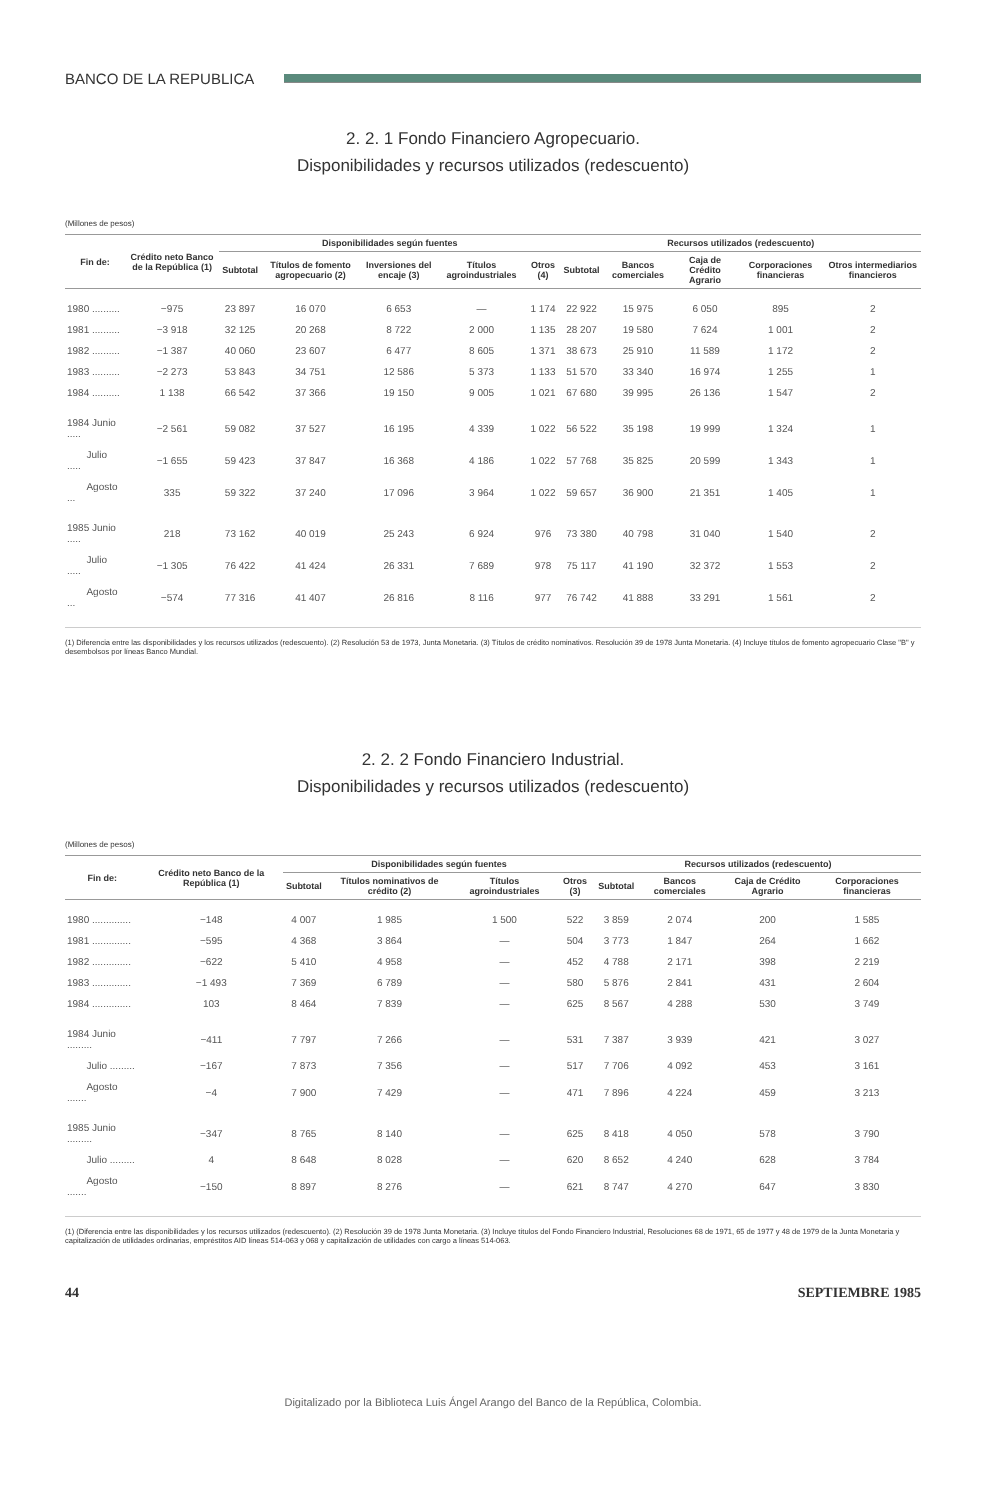BANCO DE LA REPUBLICA
2. 2. 1 Fondo Financiero Agropecuario.
Disponibilidades y recursos utilizados (redescuento)
(Millones de pesos)
| Fin de: | Crédito neto Banco de la República (1) | Disponibilidades según fuentes | | | | | Recursos utilizados (redescuento) | | | | |
| --- | --- | --- | --- | --- | --- | --- | --- | --- | --- | --- | --- |
| | | Subtotal | Títulos de fomento agropecuario (2) | Inversiones del encaje (3) | Títulos agroindustriales | Otros (4) | Subtotal | Bancos comerciales | Caja de Crédito Agrario | Corporaciones financieras | Otros intermediarios financieros |
| 1980 .......... | −975 | 23 897 | 16 070 | 6 653 | — | 1 174 | 22 922 | 15 975 | 6 050 | 895 | 2 |
| 1981 .......... | −3 918 | 32 125 | 20 268 | 8 722 | 2 000 | 1 135 | 28 207 | 19 580 | 7 624 | 1 001 | 2 |
| 1982 .......... | −1 387 | 40 060 | 23 607 | 6 477 | 8 605 | 1 371 | 38 673 | 25 910 | 11 589 | 1 172 | 2 |
| 1983 .......... | −2 273 | 53 843 | 34 751 | 12 586 | 5 373 | 1 133 | 51 570 | 33 340 | 16 974 | 1 255 | 1 |
| 1984 .......... | 1 138 | 66 542 | 37 366 | 19 150 | 9 005 | 1 021 | 67 680 | 39 995 | 26 136 | 1 547 | 2 |
| 1984 Junio ..... | −2 561 | 59 082 | 37 527 | 16 195 | 4 339 | 1 022 | 56 522 | 35 198 | 19 999 | 1 324 | 1 |
| Julio ..... | −1 655 | 59 423 | 37 847 | 16 368 | 4 186 | 1 022 | 57 768 | 35 825 | 20 599 | 1 343 | 1 |
| Agosto ... | 335 | 59 322 | 37 240 | 17 096 | 3 964 | 1 022 | 59 657 | 36 900 | 21 351 | 1 405 | 1 |
| 1985 Junio ..... | 218 | 73 162 | 40 019 | 25 243 | 6 924 | 976 | 73 380 | 40 798 | 31 040 | 1 540 | 2 |
| Julio ..... | −1 305 | 76 422 | 41 424 | 26 331 | 7 689 | 978 | 75 117 | 41 190 | 32 372 | 1 553 | 2 |
| Agosto ... | −574 | 77 316 | 41 407 | 26 816 | 8 116 | 977 | 76 742 | 41 888 | 33 291 | 1 561 | 2 |
(1) Diferencia entre las disponibilidades y los recursos utilizados (redescuento). (2) Resolución 53 de 1973, Junta Monetaria. (3) Títulos de crédito nominativos. Resolución 39 de 1978 Junta Monetaria. (4) Incluye títulos de fomento agropecuario Clase "B" y desembolsos por líneas Banco Mundial.
2. 2. 2 Fondo Financiero Industrial.
Disponibilidades y recursos utilizados (redescuento)
(Millones de pesos)
| Fin de: | Crédito neto Banco de la República (1) | Disponibilidades según fuentes | | | | Recursos utilizados (redescuento) | | | |
| --- | --- | --- | --- | --- | --- | --- | --- | --- | --- |
| | | Subtotal | Títulos nominativos de crédito (2) | Títulos agroindustriales | Otros (3) | Subtotal | Bancos comerciales | Caja de Crédito Agrario | Corporaciones financieras |
| 1980 .............. | −148 | 4 007 | 1 985 | 1 500 | 522 | 3 859 | 2 074 | 200 | 1 585 |
| 1981 .............. | −595 | 4 368 | 3 864 | — | 504 | 3 773 | 1 847 | 264 | 1 662 |
| 1982 .............. | −622 | 5 410 | 4 958 | — | 452 | 4 788 | 2 171 | 398 | 2 219 |
| 1983 .............. | −1 493 | 7 369 | 6 789 | — | 580 | 5 876 | 2 841 | 431 | 2 604 |
| 1984 .............. | 103 | 8 464 | 7 839 | — | 625 | 8 567 | 4 288 | 530 | 3 749 |
| 1984 Junio ......... | −411 | 7 797 | 7 266 | — | 531 | 7 387 | 3 939 | 421 | 3 027 |
| Julio ......... | −167 | 7 873 | 7 356 | — | 517 | 7 706 | 4 092 | 453 | 3 161 |
| Agosto ....... | −4 | 7 900 | 7 429 | — | 471 | 7 896 | 4 224 | 459 | 3 213 |
| 1985 Junio ......... | −347 | 8 765 | 8 140 | — | 625 | 8 418 | 4 050 | 578 | 3 790 |
| Julio ......... | 4 | 8 648 | 8 028 | — | 620 | 8 652 | 4 240 | 628 | 3 784 |
| Agosto ....... | −150 | 8 897 | 8 276 | — | 621 | 8 747 | 4 270 | 647 | 3 830 |
(1) (Diferencia entre las disponibilidades y los recursos utilizados (redescuento). (2) Resolución 39 de 1978 Junta Monetaria. (3) Incluye títulos del Fondo Financiero Industrial, Resoluciones 68 de 1971, 65 de 1977 y 48 de 1979 de la Junta Monetaria y capitalización de utilidades ordinarias, empréstitos AID líneas 514-063 y 068 y capitalización de utilidades con cargo a líneas 514-063.
44 SEPTIEMBRE 1985
Digitalizado por la Biblioteca Luis Ángel Arango del Banco de la República, Colombia.